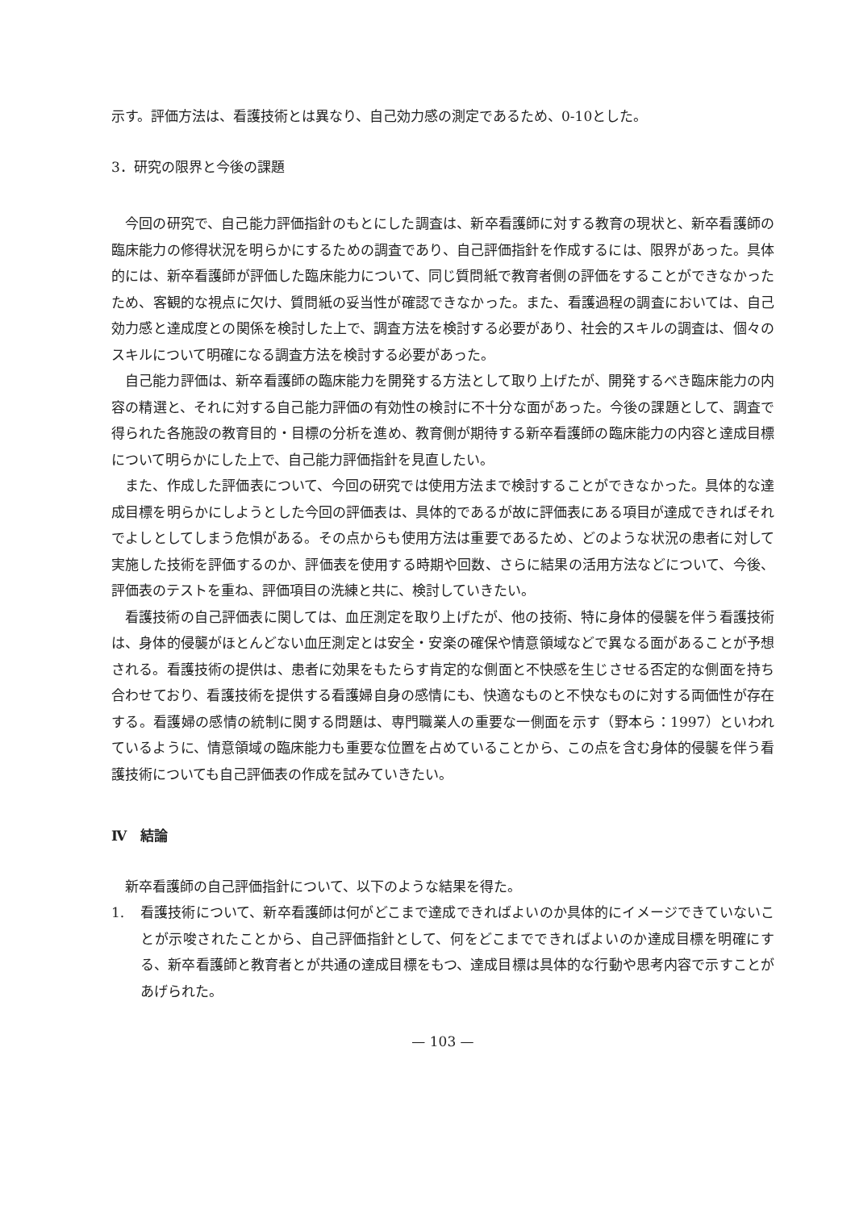示す。評価方法は、看護技術とは異なり、自己効力感の測定であるため、0-10とした。
3．研究の限界と今後の課題
今回の研究で、自己能力評価指針のもとにした調査は、新卒看護師に対する教育の現状と、新卒看護師の臨床能力の修得状況を明らかにするための調査であり、自己評価指針を作成するには、限界があった。具体的には、新卒看護師が評価した臨床能力について、同じ質問紙で教育者側の評価をすることができなかったため、客観的な視点に欠け、質問紙の妥当性が確認できなかった。また、看護過程の調査においては、自己効力感と達成度との関係を検討した上で、調査方法を検討する必要があり、社会的スキルの調査は、個々のスキルについて明確になる調査方法を検討する必要があった。
自己能力評価は、新卒看護師の臨床能力を開発する方法として取り上げたが、開発するべき臨床能力の内容の精選と、それに対する自己能力評価の有効性の検討に不十分な面があった。今後の課題として、調査で得られた各施設の教育目的・目標の分析を進め、教育側が期待する新卒看護師の臨床能力の内容と達成目標について明らかにした上で、自己能力評価指針を見直したい。
また、作成した評価表について、今回の研究では使用方法まで検討することができなかった。具体的な達成目標を明らかにしようとした今回の評価表は、具体的であるが故に評価表にある項目が達成できればそれでよしとしてしまう危惧がある。その点からも使用方法は重要であるため、どのような状況の患者に対して実施した技術を評価するのか、評価表を使用する時期や回数、さらに結果の活用方法などについて、今後、評価表のテストを重ね、評価項目の洗練と共に、検討していきたい。
看護技術の自己評価表に関しては、血圧測定を取り上げたが、他の技術、特に身体的侵襲を伴う看護技術は、身体的侵襲がほとんどない血圧測定とは安全・安楽の確保や情意領域などで異なる面があることが予想される。看護技術の提供は、患者に効果をもたらす肯定的な側面と不快感を生じさせる否定的な側面を持ち合わせており、看護技術を提供する看護婦自身の感情にも、快適なものと不快なものに対する両価性が存在する。看護婦の感情の統制に関する問題は、専門職業人の重要な一側面を示す（野本ら：1997）といわれているように、情意領域の臨床能力も重要な位置を占めていることから、この点を含む身体的侵襲を伴う看護技術についても自己評価表の作成を試みていきたい。
Ⅳ　結論
新卒看護師の自己評価指針について、以下のような結果を得た。
1. 看護技術について、新卒看護師は何がどこまで達成できればよいのか具体的にイメージできていないことが示唆されたことから、自己評価指針として、何をどこまでできればよいのか達成目標を明確にする、新卒看護師と教育者とが共通の達成目標をもつ、達成目標は具体的な行動や思考内容で示すことがあげられた。
— 103 —